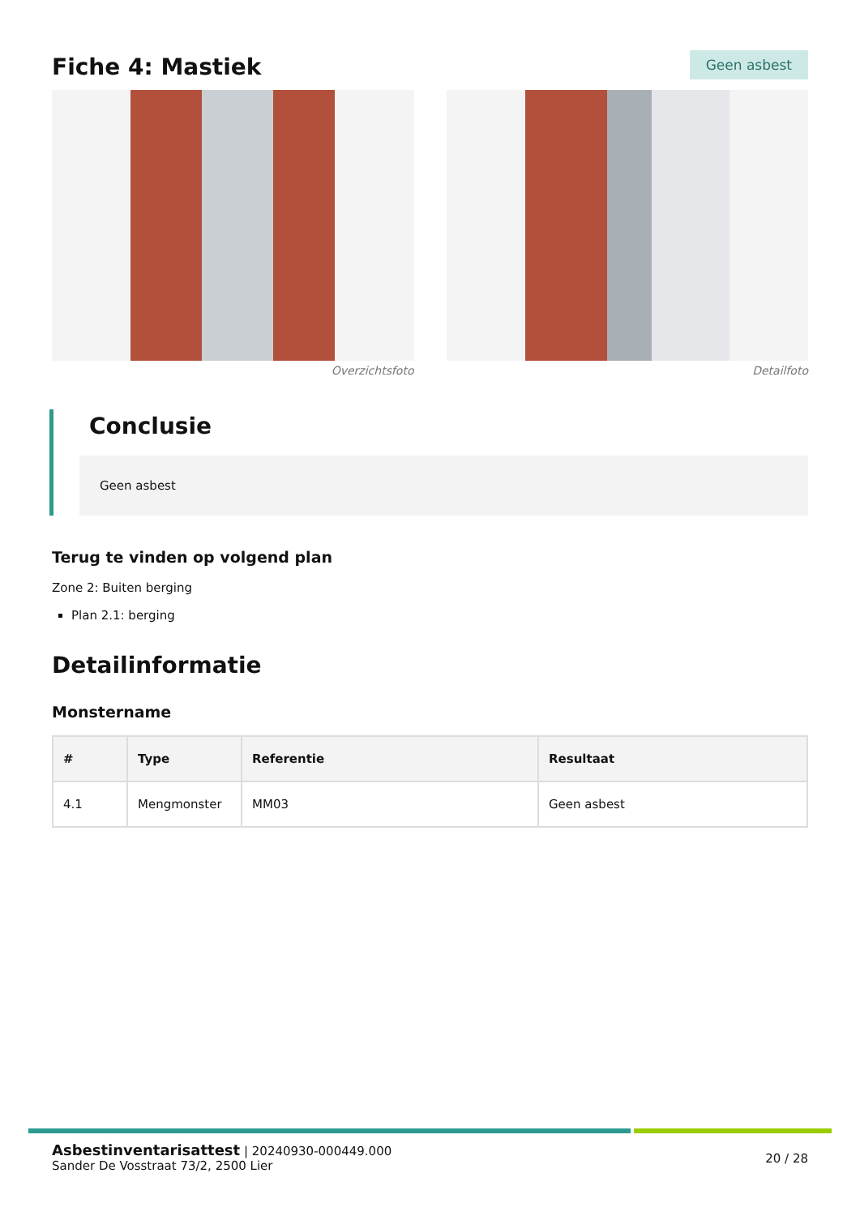Fiche 4: Mastiek
Geen asbest
Overzichtsfoto Detailfoto
Conclusie
Geen asbest
Terug te vinden op volgend plan
Zone 2: Buiten berging
Plan 2.1: berging
Detailinformatie
Monstername
| # | Type | Referentie | Resultaat |
| --- | --- | --- | --- |
| 4.1 | Mengmonster | MM03 | Geen asbest |
Asbestinventarisattest | 20240930-000449.000
Sander De Vosstraat 73/2, 2500 Lier
20 / 28